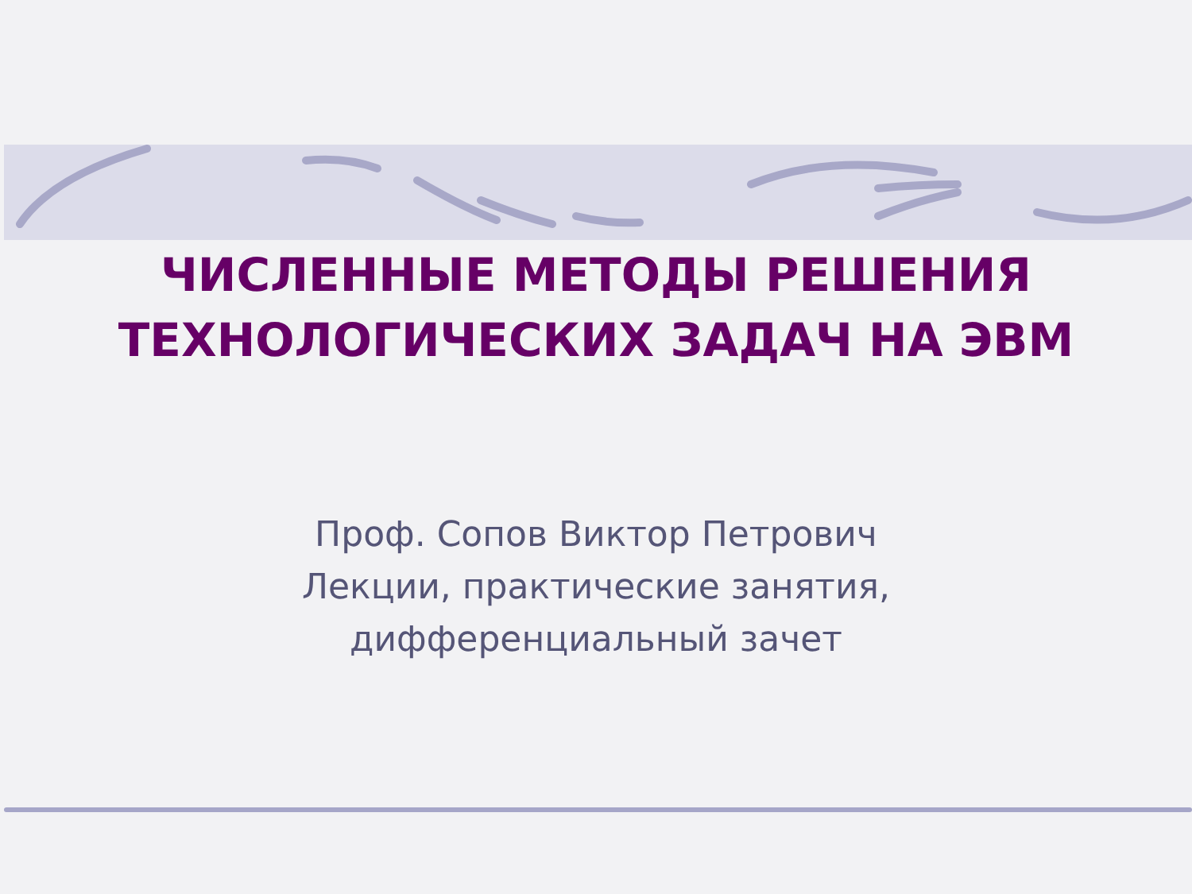ЧИСЛЕННЫЕ МЕТОДЫ РЕШЕНИЯ
ТЕХНОЛОГИЧЕСКИХ ЗАДАЧ НА ЭВМ
Проф. Сопов Виктор Петрович
Лекции, практические занятия,
дифференциальный зачет